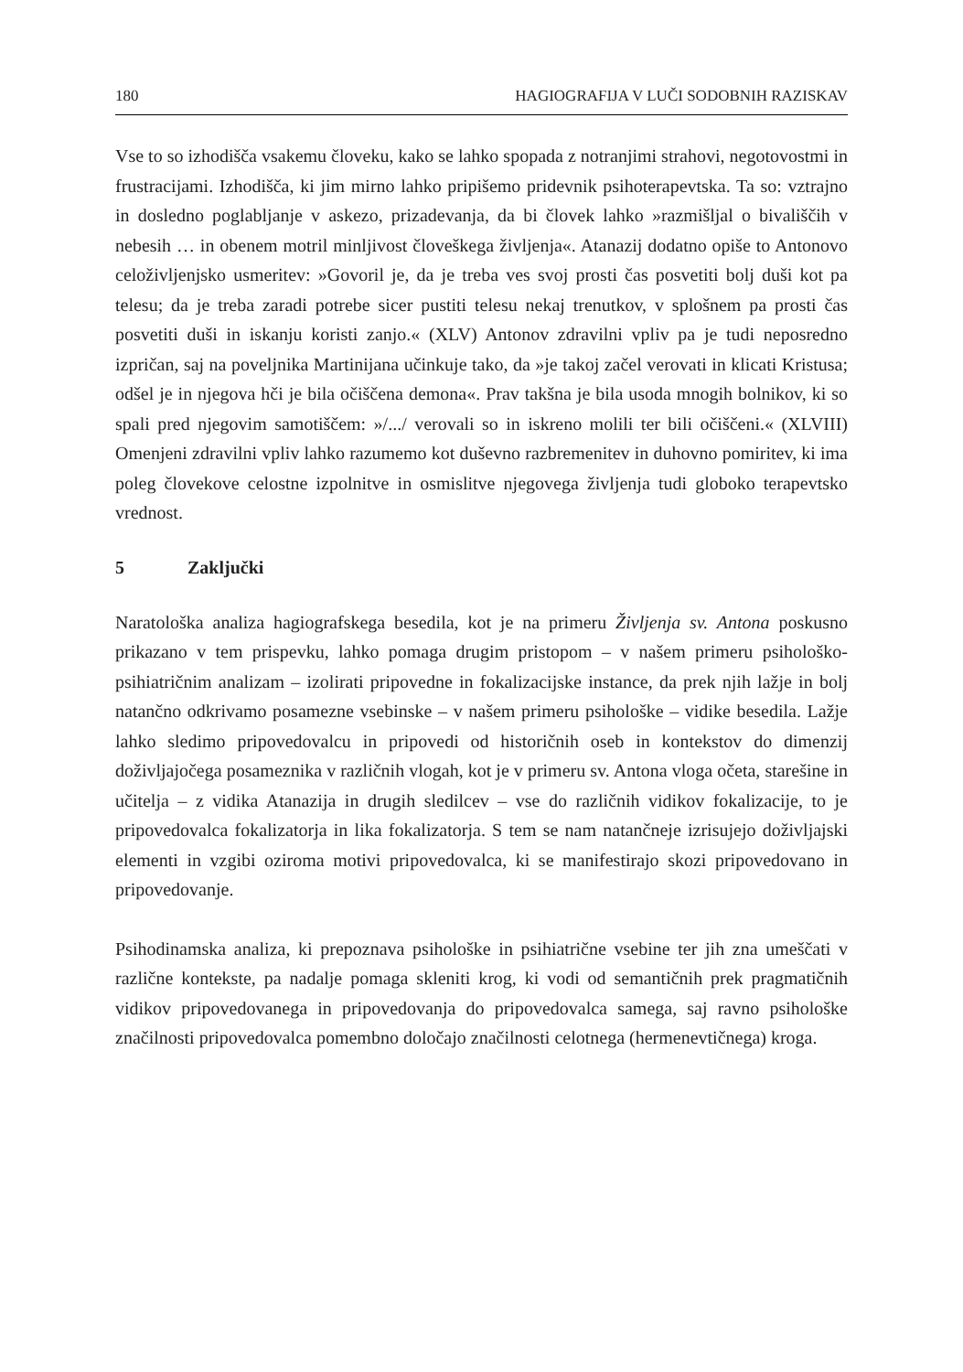180 HAGIOGRAFIJA V LUČI SODOBNIH RAZISKAV
Vse to so izhodišča vsakemu človeku, kako se lahko spopada z notranjimi strahovi, negotovostmi in frustracijami. Izhodišča, ki jim mirno lahko pripišemo pridevnik psihoterapevtska. Ta so: vztrajno in dosledno poglabljanje v askezo, prizadevanja, da bi človek lahko »razmišljal o bivališčih v nebesih … in obenem motril minljivost človeškega življenja«. Atanazij dodatno opiše to Antonovo celoživljenjsko usmeritev: »Govoril je, da je treba ves svoj prosti čas posvetiti bolj duši kot pa telesu; da je treba zaradi potrebe sicer pustiti telesu nekaj trenutkov, v splošnem pa prosti čas posvetiti duši in iskanju koristi zanjo.« (XLV) Antonov zdravilni vpliv pa je tudi neposredno izpričan, saj na poveljnika Martinijana učinkuje tako, da »je takoj začel verovati in klicati Kristusa; odšel je in njegova hči je bila očiščena demona«. Prav takšna je bila usoda mnogih bolnikov, ki so spali pred njegovim samotiščem: »/.../ verovali so in iskreno molili ter bili očiščeni.« (XLVIII) Omenjeni zdravilni vpliv lahko razumemo kot duševno razbremenitev in duhovno pomiritev, ki ima poleg človekove celostne izpolnitve in osmislitve njegovega življenja tudi globoko terapevtsko vrednost.
5 Zaključki
Naratološka analiza hagiografskega besedila, kot je na primeru Življenja sv. Antona poskusno prikazano v tem prispevku, lahko pomaga drugim pristopom – v našem primeru psihološko-psihiatričnim analizam – izolirati pripovedne in fokalizacijske instance, da prek njih lažje in bolj natančno odkrivamo posamezne vsebinske – v našem primeru psihološke – vidike besedila. Lažje lahko sledimo pripovedovalcu in pripovedi od historičnih oseb in kontekstov do dimenzij doživljajočega posameznika v različnih vlogah, kot je v primeru sv. Antona vloga očeta, starešine in učitelja – z vidika Atanazija in drugih sledilcev – vse do različnih vidikov fokalizacije, to je pripovedovalca fokalizatorja in lika fokalizatorja. S tem se nam natančneje izrisujejo doživljajski elementi in vzgibi oziroma motivi pripovedovalca, ki se manifestirajo skozi pripovedovano in pripovedovanje.
Psihodinamska analiza, ki prepoznava psihološke in psihiatrične vsebine ter jih zna umeščati v različne kontekste, pa nadalje pomaga skleniti krog, ki vodi od semantičnih prek pragmatičnih vidikov pripovedovanega in pripovedovanja do pripovedovalca samega, saj ravno psihološke značilnosti pripovedovalca pomembno določajo značilnosti celotnega (hermenevtičnega) kroga.